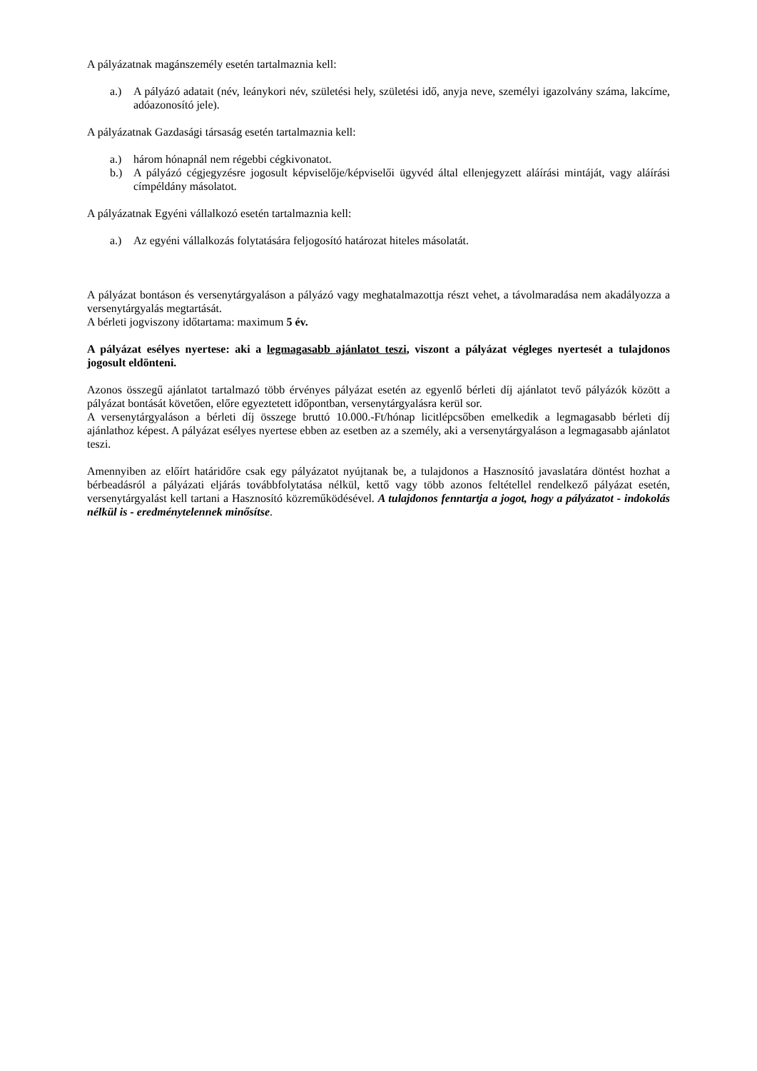A pályázatnak magánszemély esetén tartalmaznia kell:
a.) A pályázó adatait (név, leánykori név, születési hely, születési idő, anyja neve, személyi igazolvány száma, lakcíme, adóazonosító jele).
A pályázatnak Gazdasági társaság esetén tartalmaznia kell:
a.) három hónapnál nem régebbi cégkivonatot.
b.) A pályázó cégjegyzésre jogosult képviselője/képviselői ügyvéd által ellenjegyzett aláírási mintáját, vagy aláírási címpéldány másolatot.
A pályázatnak Egyéni vállalkozó esetén tartalmaznia kell:
a.) Az egyéni vállalkozás folytatására feljogosító határozat hiteles másolatát.
A pályázat bontáson és versenytárgyaláson a pályázó vagy meghatalmazottja részt vehet, a távolmaradása nem akadályozza a versenytárgyalás megtartását.
A bérleti jogviszony időtartama: maximum 5 év.
A pályázat esélyes nyertese: aki a legmagasabb ajánlatot teszi, viszont a pályázat végleges nyertesét a tulajdonos jogosult eldönteni.
Azonos összegű ajánlatot tartalmazó több érvényes pályázat esetén az egyenlő bérleti díj ajánlatot tevő pályázók között a pályázat bontását követően, előre egyeztetett időpontban, versenytárgyalásra kerül sor.
A versenytárgyaláson a bérleti díj összege bruttó 10.000.-Ft/hónap licitlépcsőben emelkedik a legmagasabb bérleti díj ajánlathoz képest. A pályázat esélyes nyertese ebben az esetben az a személy, aki a versenytárgyaláson a legmagasabb ajánlatot teszi.
Amennyiben az előírt határidőre csak egy pályázatot nyújtanak be, a tulajdonos a Hasznosító javaslatára döntést hozhat a bérbeadásról a pályázati eljárás továbbfolytatása nélkül, kettő vagy több azonos feltétellel rendelkező pályázat esetén, versenytárgyalást kell tartani a Hasznosító közreműködésével. A tulajdonos fenntartja a jogot, hogy a pályázatot - indokolás nélkül is - eredménytelennek minősítse.